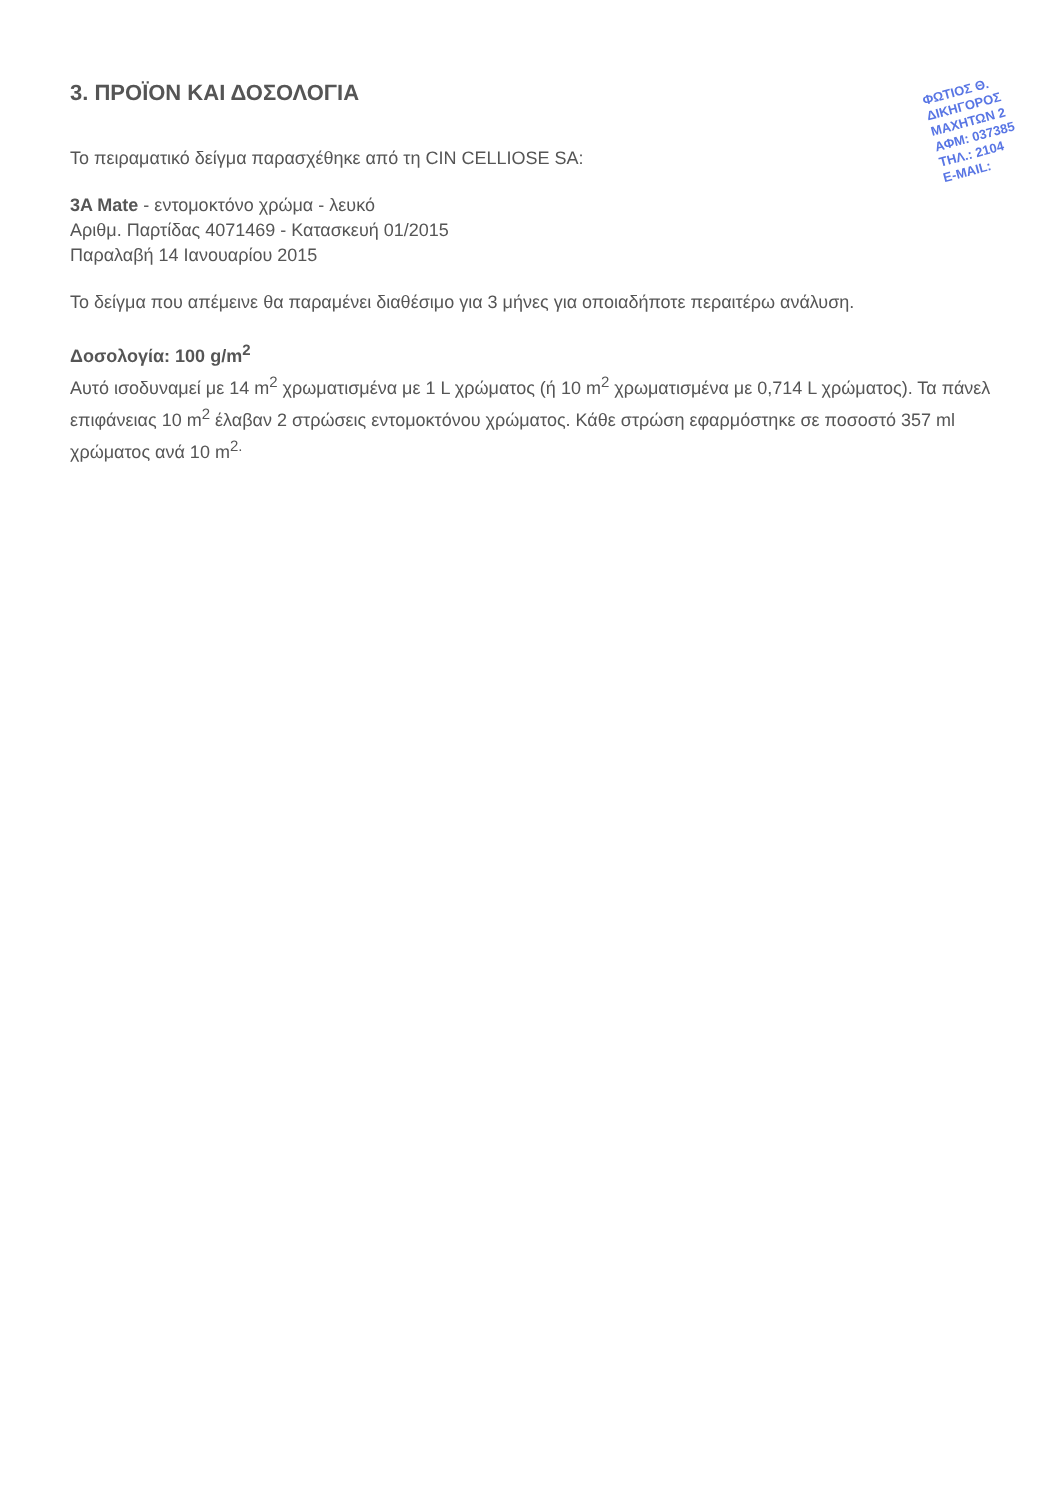ΦΩΤΙΟΣ Θ.
ΔΙΚΗΓΟΡΟΣ
ΜΑΧΗΤΩΝ 2
ΑΦΜ: 037385
ΤΗΛ.: 2104
E-MAIL:
3. ΠΡΟΪΟΝ ΚΑΙ ΔΟΣΟΛΟΓΙΑ
Το πειραματικό δείγμα παρασχέθηκε από τη CIN CELLIOSE SA:
3A Mate - εντομοκτόνο χρώμα - λευκό
Αριθμ. Παρτίδας 4071469 - Κατασκευή 01/2015
Παραλαβή 14 Ιανουαρίου 2015
Το δείγμα που απέμεινε θα παραμένει διαθέσιμο για 3 μήνες για οποιαδήποτε περαιτέρω ανάλυση.
Δοσολογία: 100 g/m<sup>2</sup>
Αυτό ισοδυναμεί με 14 m<sup>2</sup> χρωματισμένα με 1 L χρώματος (ή 10 m<sup>2</sup> χρωματισμένα με 0,714 L χρώματος). Τα πάνελ επιφάνειας 10 m<sup>2</sup> έλαβαν 2 στρώσεις εντομοκτόνου χρώματος. Κάθε στρώση εφαρμόστηκε σε ποσοστό 357 ml χρώματος ανά 10 m<sup>2.</sup>